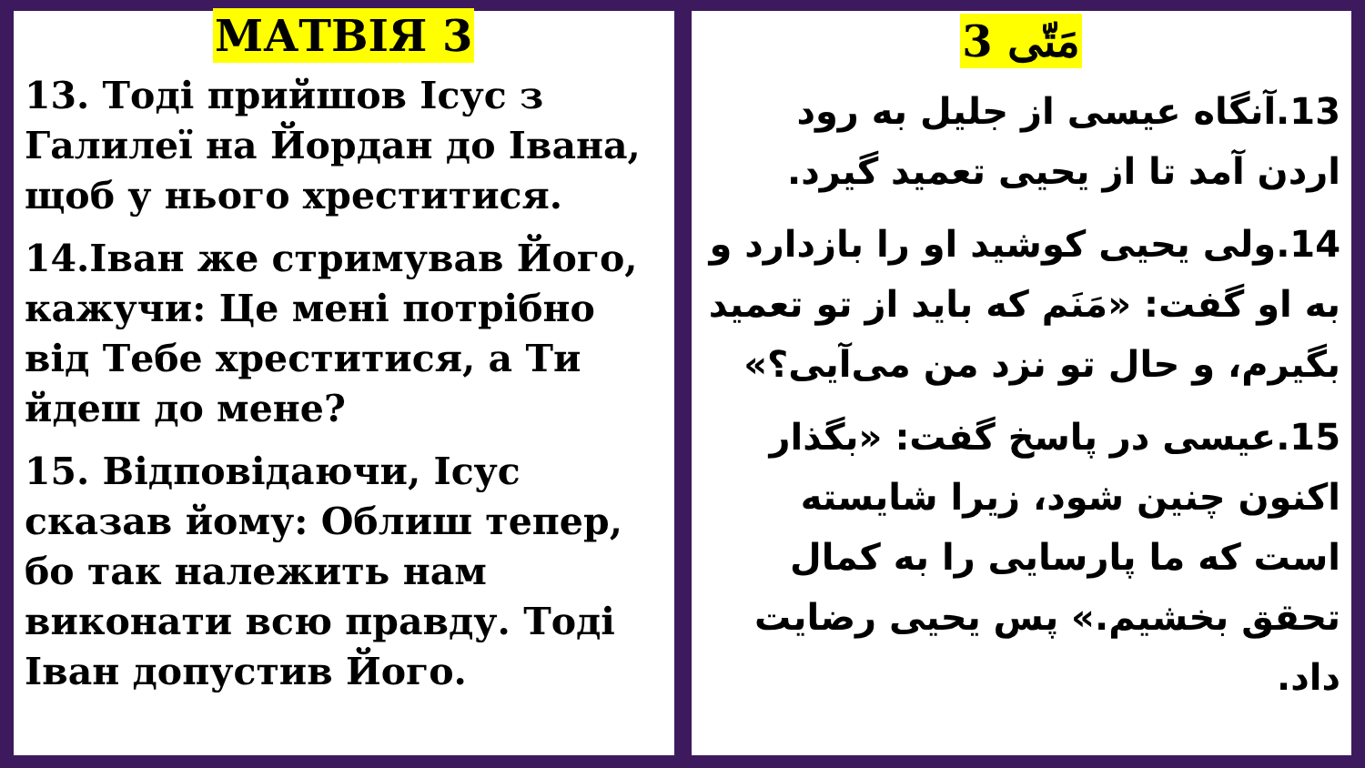МАТВІЯ 3
13. Тоді прийшов Ісус з Галилеї на Йордан до Івана, щоб у нього хреститися.
14.Іван же стримував Його, кажучи: Це мені потрібно від Тебе хреститися, а Ти йдеш до мене?
15. Відповідаючи, Ісус сказав йому: Облиш тепер, бо так належить нам виконати всю правду. Тоді Іван допустив Його.
مَتّی 3
13.آنگاه عیسی از جلیل به رود اردن آمد تا از یحیی تعمید گیرد.
14.ولی یحیی کوشید او را بازدارد و به او گفت: «مَنَم که باید از تو تعمید بگیرم، و حال تو نزد من می‌آیی؟»
15.عیسی در پاسخ گفت: «بگذار اکنون چنین شود، زیرا شایسته است که ما پارسایی را به کمال تحقق بخشیم.» پس یحیی رضایت داد.